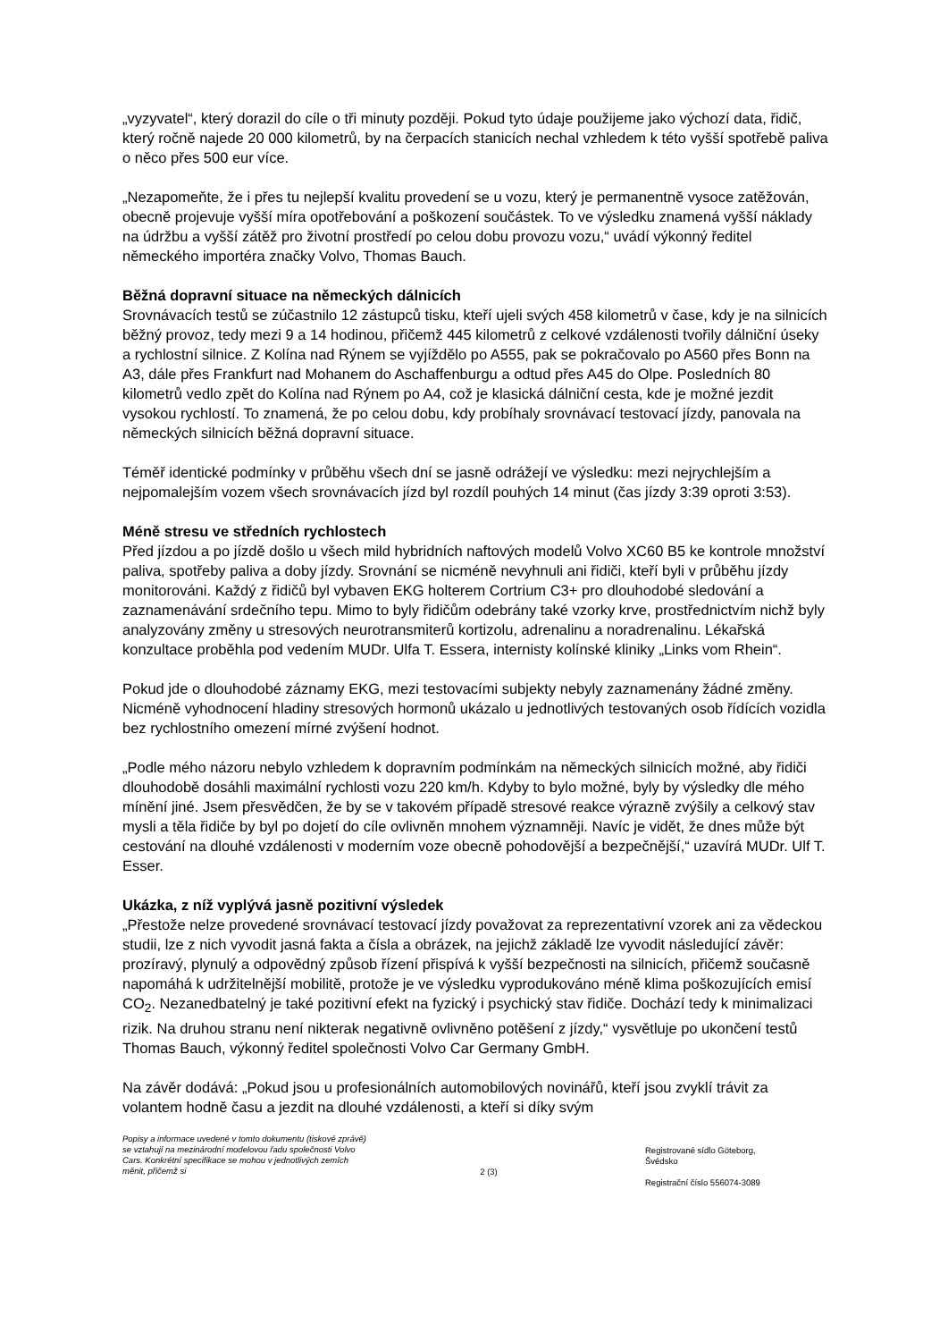„vyzyvatel“, který dorazil do cíle o tři minuty později. Pokud tyto údaje použijeme jako výchozí data, řidič, který ročně najede 20 000 kilometrů, by na čerpacích stanicích nechal vzhledem k této vyšší spotřebě paliva o něco přes 500 eur více.
„Nezapomeňte, že i přes tu nejlepší kvalitu provedení se u vozu, který je permanentně vysoce zatěžován, obecně projevuje vyšší míra opotřebování a poškození součástek. To ve výsledku znamená vyšší náklady na údržbu a vyšší zátěž pro životní prostředí po celou dobu provozu vozu,“ uvádí výkonný ředitel německého importéra značky Volvo, Thomas Bauch.
Běžná dopravní situace na německých dálnicích
Srovnávacích testů se zúčastnilo 12 zástupců tisku, kteří ujeli svých 458 kilometrů v čase, kdy je na silnicích běžný provoz, tedy mezi 9 a 14 hodinou, přičemž 445 kilometrů z celkové vzdálenosti tvořily dálniční úseky a rychlostní silnice. Z Kolína nad Rýnem se vyjíždělo po A555, pak se pokračovalo po A560 přes Bonn na A3, dále přes Frankfurt nad Mohanem do Aschaffenburgu a odtud přes A45 do Olpe. Posledních 80 kilometrů vedlo zpět do Kolína nad Rýnem po A4, což je klasická dálniční cesta, kde je možné jezdit vysokou rychlostí. To znamená, že po celou dobu, kdy probíhaly srovnávací testovací jízdy, panovala na německých silnicích běžná dopravní situace.
Téměř identické podmínky v průběhu všech dní se jasně odrážejí ve výsledku: mezi nejrychlejším a nejpomalejším vozem všech srovnávacích jízd byl rozdíl pouhých 14 minut (čas jízdy 3:39 oproti 3:53).
Méně stresu ve středních rychlostech
Před jízdou a po jízdě došlo u všech mild hybridních naftových modelů Volvo XC60 B5 ke kontrole množství paliva, spotřeby paliva a doby jízdy. Srovnání se nicméně nevyhnuli ani řidiči, kteří byli v průběhu jízdy monitorováni. Každý z řidičů byl vybaven EKG holterem Cortrium C3+ pro dlouhodobé sledování a zaznamenávání srdečního tepu. Mimo to byly řidičům odebrány také vzorky krve, prostřednictvím nichž byly analyzovány změny u stresových neurotransmiterů kortizolu, adrenalinu a noradrenalinu. Lékařská konzultace proběhla pod vedením MUDr. Ulfa T. Essera, internisty kolínské kliniky „Links vom Rhein“.
Pokud jde o dlouhodobé záznamy EKG, mezi testovacími subjekty nebyly zaznamenány žádné změny. Nicméně vyhodnocení hladiny stresových hormonů ukázalo u jednotlivých testovaných osob řídících vozidla bez rychlostního omezení mírné zvýšení hodnot.
„Podle mého názoru nebylo vzhledem k dopravním podmínkám na německých silnicích možné, aby řidiči dlouhodobě dosáhli maximální rychlosti vozu 220 km/h. Kdyby to bylo možné, byly by výsledky dle mého mínění jiné. Jsem přesvědčen, že by se v takovém případě stresové reakce výrazně zvýšily a celkový stav mysli a těla řidiče by byl po dojetí do cíle ovlivněn mnohem významněji. Navíc je vidět, že dnes může být cestování na dlouhé vzdálenosti v moderním voze obecně pohodovější a bezpečnější,“ uzavírá MUDr. Ulf T. Esser.
Ukázka, z níž vyplývá jasně pozitivní výsledek
„Přestože nelze provedené srovnávací testovací jízdy považovat za reprezentativní vzorek ani za vědeckou studii, lze z nich vyvodit jasná fakta a čísla a obrázek, na jejichž základě lze vyvodit následující závěr: prozíravý, plynulý a odpovědný způsob řízení přispívá k vyšší bezpečnosti na silnicích, přičemž současně napomáhá k udržitelnější mobilitě, protože je ve výsledku vyprodukováno méně klima poškozujících emisí CO<sub>2</sub>. Nezanedbatelný je také pozitivní efekt na fyzický i psychický stav řidiče. Dochází tedy k minimalizaci rizik. Na druhou stranu není nikterak negativně ovlivněno potěšení z jízdy,“ vysvětluje po ukončení testů Thomas Bauch, výkonný ředitel společnosti Volvo Car Germany GmbH.
Na závěr dodává: „Pokud jsou u profesionálních automobilových novinářů, kteří jsou zvyklí trávit za volantem hodně času a jezdit na dlouhé vzdálenosti, a kteří si díky svým
Popisy a informace uvedené v tomto dokumentu (tiskové zprávě) se vztahují na mezinárodní modelovou řadu společnosti Volvo Cars. Konkrétní specifikace se mohou v jednotlivých zemích měnit, přičemž si
2 (3)
Registrované sídlo Göteborg,
Švédsko
Registrační číslo 556074-3089